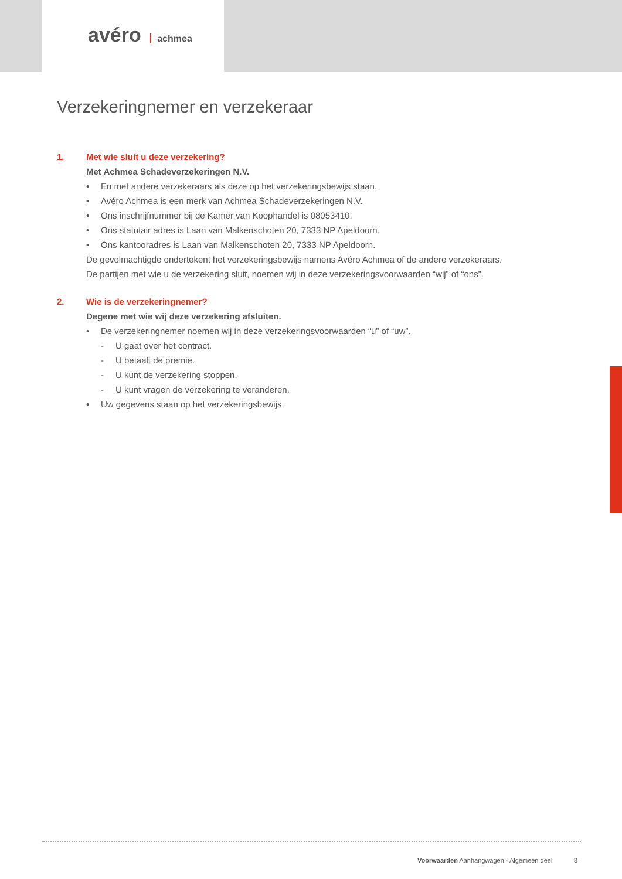avéro achmea
Verzekeringnemer en verzekeraar
1. Met wie sluit u deze verzekering?
Met Achmea Schadeverzekeringen N.V.
• En met andere verzekeraars als deze op het verzekeringsbewijs staan.
• Avéro Achmea is een merk van Achmea Schadeverzekeringen N.V.
• Ons inschrijfnummer bij de Kamer van Koophandel is 08053410.
• Ons statutair adres is Laan van Malkenschoten 20, 7333 NP Apeldoorn.
• Ons kantooradres is Laan van Malkenschoten 20, 7333 NP Apeldoorn.
De gevolmachtigde ondertekent het verzekeringsbewijs namens Avéro Achmea of de andere verzekeraars.
De partijen met wie u de verzekering sluit, noemen wij in deze verzekeringsvoorwaarden “wij” of “ons”.
2. Wie is de verzekeringnemer?
Degene met wie wij deze verzekering afsluiten.
• De verzekeringnemer noemen wij in deze verzekeringsvoorwaarden “u” of “uw”.
- U gaat over het contract.
- U betaalt de premie.
- U kunt de verzekering stoppen.
- U kunt vragen de verzekering te veranderen.
• Uw gegevens staan op het verzekeringsbewijs.
Voorwaarden Aanhangwagen - Algemeen deel 3